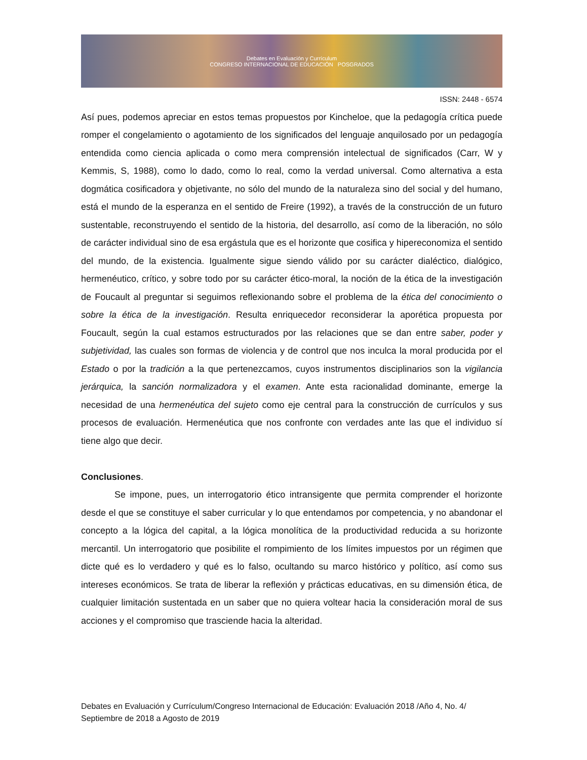Debates en Evaluación y Currículum
CONGRESO INTERNACIONAL DE EDUCACIÓN POSGRADOS
ISSN: 2448 - 6574
Así pues, podemos apreciar en estos temas propuestos por Kincheloe, que la pedagogía crítica puede romper el congelamiento o agotamiento de los significados del lenguaje anquilosado por un pedagogía entendida como ciencia aplicada o como mera comprensión intelectual de significados (Carr, W y Kemmis, S, 1988), como lo dado, como lo real, como la verdad universal. Como alternativa a esta dogmática cosificadora y objetivante, no sólo del mundo de la naturaleza sino del social y del humano, está el mundo de la esperanza en el sentido de Freire (1992), a través de la construcción de un futuro sustentable, reconstruyendo el sentido de la historia, del desarrollo, así como de la liberación, no sólo de carácter individual sino de esa ergástula que es el horizonte que cosifica y hipereconomiza el sentido del mundo, de la existencia. Igualmente sigue siendo válido por su carácter dialéctico, dialógico, hermenéutico, crítico, y sobre todo por su carácter ético-moral, la noción de la ética de la investigación de Foucault al preguntar si seguimos reflexionando sobre el problema de la ética del conocimiento o sobre la ética de la investigación. Resulta enriquecedor reconsiderar la aporética propuesta por Foucault, según la cual estamos estructurados por las relaciones que se dan entre saber, poder y subjetividad, las cuales son formas de violencia y de control que nos inculca la moral producida por el Estado o por la tradición a la que pertenezcamos, cuyos instrumentos disciplinarios son la vigilancia jerárquica, la sanción normalizadora y el examen. Ante esta racionalidad dominante, emerge la necesidad de una hermenéutica del sujeto como eje central para la construcción de currículos y sus procesos de evaluación. Hermenéutica que nos confronte con verdades ante las que el individuo sí tiene algo que decir.
Conclusiones.
Se impone, pues, un interrogatorio ético intransigente que permita comprender el horizonte desde el que se constituye el saber curricular y lo que entendamos por competencia, y no abandonar el concepto a la lógica del capital, a la lógica monolítica de la productividad reducida a su horizonte mercantil. Un interrogatorio que posibilite el rompimiento de los límites impuestos por un régimen que dicte qué es lo verdadero y qué es lo falso, ocultando su marco histórico y político, así como sus intereses económicos. Se trata de liberar la reflexión y prácticas educativas, en su dimensión ética, de cualquier limitación sustentada en un saber que no quiera voltear hacia la consideración moral de sus acciones y el compromiso que trasciende hacia la alteridad.
Debates en Evaluación y Currículum/Congreso Internacional de Educación: Evaluación 2018 /Año 4, No. 4/ Septiembre de 2018 a Agosto de 2019